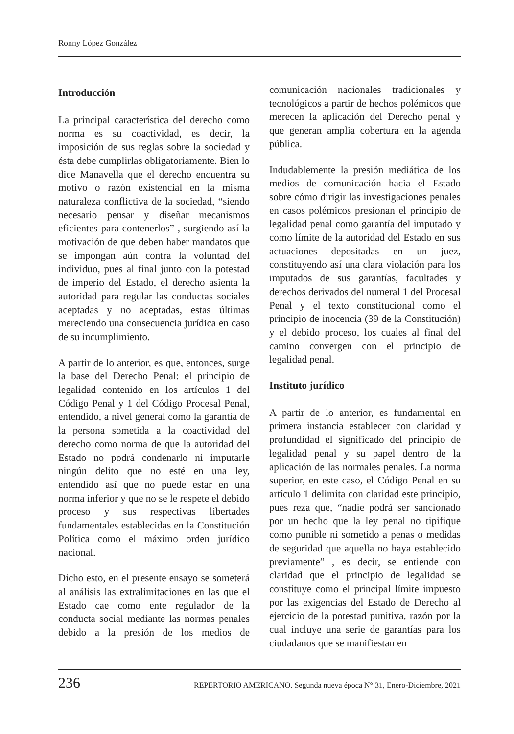Ronny López González
Introducción
La principal característica del derecho como norma es su coactividad, es decir, la imposición de sus reglas sobre la sociedad y ésta debe cumplirlas obligatoriamente. Bien lo dice Manavella que el derecho encuentra su motivo o razón existencial en la misma naturaleza conflictiva de la sociedad, “siendo necesario pensar y diseñar mecanismos eficientes para contenerlos” , surgiendo así la motivación de que deben haber mandatos que se impongan aún contra la voluntad del individuo, pues al final junto con la potestad de imperio del Estado, el derecho asienta la autoridad para regular las conductas sociales aceptadas y no aceptadas, estas últimas mereciendo una consecuencia jurídica en caso de su incumplimiento.
A partir de lo anterior, es que, entonces, surge la base del Derecho Penal: el principio de legalidad contenido en los artículos 1 del Código Penal y 1 del Código Procesal Penal, entendido, a nivel general como la garantía de la persona sometida a la coactividad del derecho como norma de que la autoridad del Estado no podrá condenarlo ni imputarle ningún delito que no esté en una ley, entendido así que no puede estar en una norma inferior y que no se le respete el debido proceso y sus respectivas libertades fundamentales establecidas en la Constitución Política como el máximo orden jurídico nacional.
Dicho esto, en el presente ensayo se someterá al análisis las extralimitaciones en las que el Estado cae como ente regulador de la conducta social mediante las normas penales debido a la presión de los medios de comunicación nacionales tradicionales y tecnológicos a partir de hechos polémicos que merecen la aplicación del Derecho penal y que generan amplia cobertura en la agenda pública.
Indudablemente la presión mediática de los medios de comunicación hacia el Estado sobre cómo dirigir las investigaciones penales en casos polémicos presionan el principio de legalidad penal como garantía del imputado y como límite de la autoridad del Estado en sus actuaciones depositadas en un juez, constituyendo así una clara violación para los imputados de sus garantías, facultades y derechos derivados del numeral 1 del Procesal Penal y el texto constitucional como el principio de inocencia (39 de la Constitución) y el debido proceso, los cuales al final del camino convergen con el principio de legalidad penal.
Instituto jurídico
A partir de lo anterior, es fundamental en primera instancia establecer con claridad y profundidad el significado del principio de legalidad penal y su papel dentro de la aplicación de las normales penales. La norma superior, en este caso, el Código Penal en su artículo 1 delimita con claridad este principio, pues reza que, “nadie podrá ser sancionado por un hecho que la ley penal no tipifique como punible ni sometido a penas o medidas de seguridad que aquella no haya establecido previamente” , es decir, se entiende con claridad que el principio de legalidad se constituye como el principal límite impuesto por las exigencias del Estado de Derecho al ejercicio de la potestad punitiva, razón por la cual incluye una serie de garantías para los ciudadanos que se manifiestan en
236 REPERTORIO AMERICANO. Segunda nueva época N° 31, Enero-Diciembre, 2021